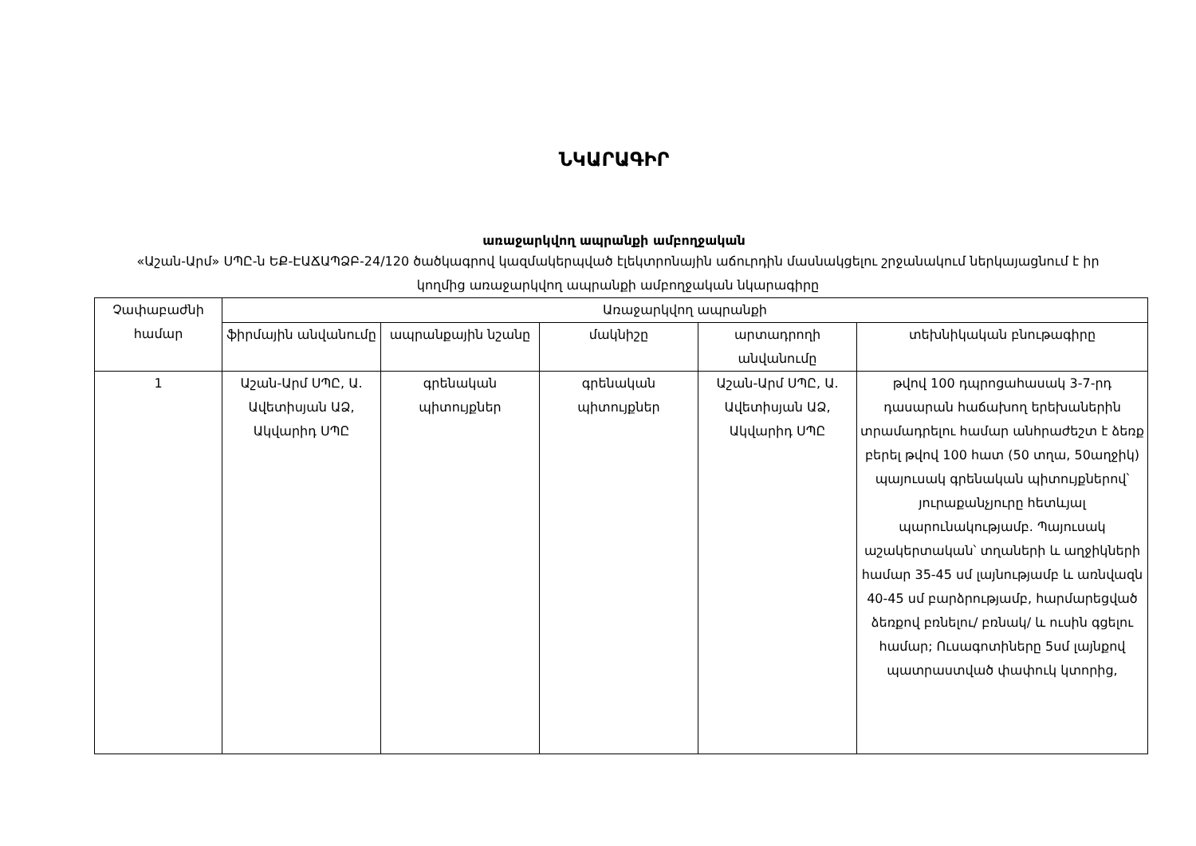ՆԿԱՐԱԳԻՐ
առաջարկվող ապրանքի ամբողջական
«Աշան-Արմ» ՍՊԸ-ն ԵՔ-ԷԱՃԱՊՁԲ-24/120 ծածկագրով կազմակերպված էլեկտրոնային աճուրդին մասնակցելու շրջանակում ներկայացնում է իր կողմից առաջարկվող ապրանքի ամբողջական նկարագիրը
| Չափաբաժնի համար | Առաջարկվող ապրանքի | | | | |
| --- | --- | --- | --- | --- | --- |
| | ֆիրմային անվանումը | ապրանքային նշանը | մակնիշը | արտադրողի անվանումը | տեխնիկական բնութագիրը |
| 1 | Աշան-Արմ ՍՊԸ, Ա. Ավետիսյան ԱՁ, Ակվարիդ ՍՊԸ | գրենական պիտույքներ | գրենական պիտույքներ | Աշան-Արմ ՍՊԸ, Ա. Ավետիսյան ԱՁ, Ակվարիդ ՍՊԸ | թվով 100 դպրոցահասակ 3-7-րդ դասարան հաճախող երեխաներին տրամադրելու համար անհրաժեշտ է ձեռք բերել թվով 100 հատ (50 տղա, 50աղջիկ) պայուսակ գրենական պիտույքներով՝ յուրաքանչյուրը հետևյալ պարունակությամբ. Պայուսակ աշակերտական՝ տղաների և աղջիկների համար 35-45 սմ լայնությամբ և առնվազն 40-45 սմ բարձրությամբ, հարմարեցված ձեռքով բռնելու/ բռնակ/ և ուսին գցելու համար; Ուսագոտիները 5սմ լայնքով պատրաստված փափուկ կտորից, |